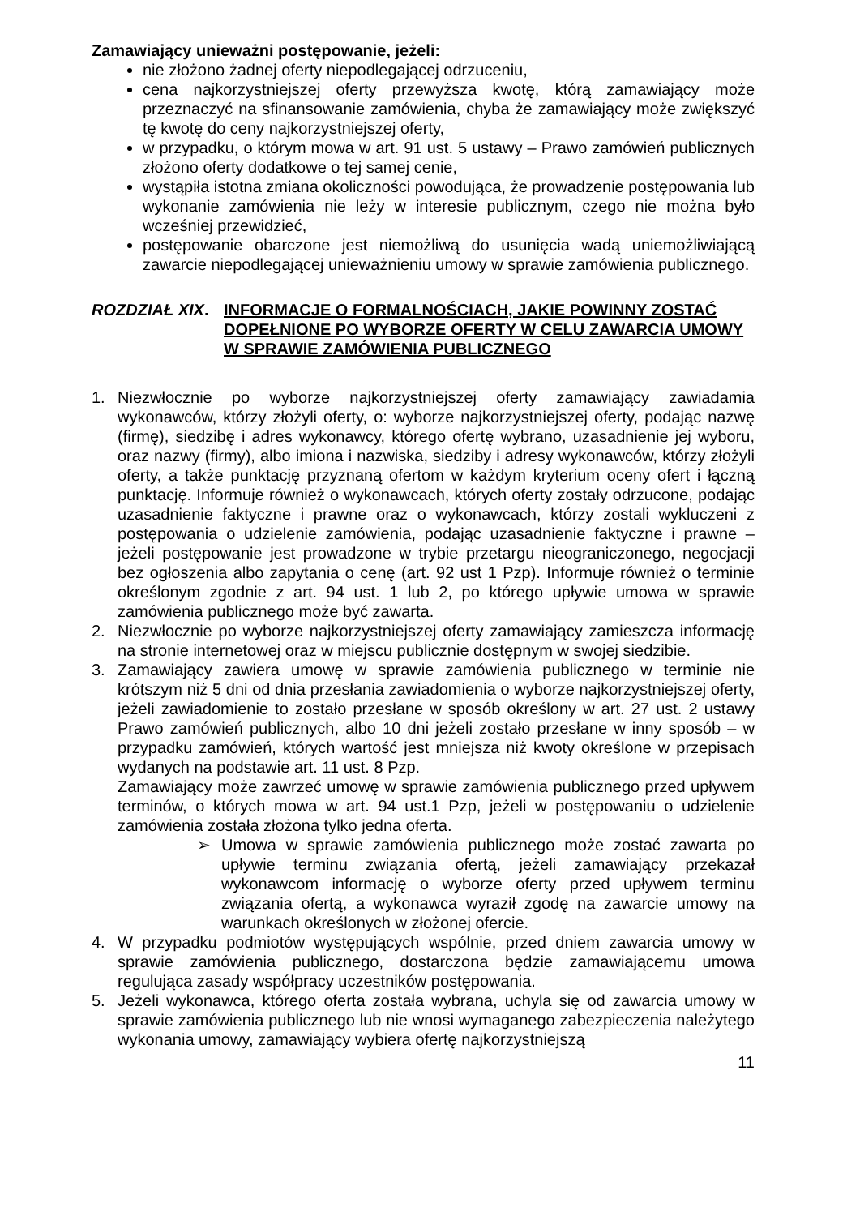Zamawiający unieważni postępowanie, jeżeli:
nie złożono żadnej oferty niepodlegającej odrzuceniu,
cena najkorzystniejszej oferty przewyższa kwotę, którą zamawiający może przeznaczyć na sfinansowanie zamówienia, chyba że zamawiający może zwiększyć tę kwotę do ceny najkorzystniejszej oferty,
w przypadku, o którym mowa w art. 91 ust. 5 ustawy – Prawo zamówień publicznych złożono oferty dodatkowe o tej samej cenie,
wystąpiła istotna zmiana okoliczności powodująca, że prowadzenie postępowania lub wykonanie zamówienia nie leży w interesie publicznym, czego nie można było wcześniej przewidzieć,
postępowanie obarczone jest niemożliwą do usunięcia wadą uniemożliwiającą zawarcie niepodlegającej unieważnieniu umowy w sprawie zamówienia publicznego.
ROZDZIAŁ XIX. INFORMACJE O FORMALNOŚCIACH, JAKIE POWINNY ZOSTAĆ DOPEŁNIONE PO WYBORZE OFERTY W CELU ZAWARCIA UMOWY W SPRAWIE ZAMÓWIENIA PUBLICZNEGO
1. Niezwłocznie po wyborze najkorzystniejszej oferty zamawiający zawiadamia wykonawców, którzy złożyli oferty, o: wyborze najkorzystniejszej oferty, podając nazwę (firmę), siedzibę i adres wykonawcy, którego ofertę wybrano, uzasadnienie jej wyboru, oraz nazwy (firmy), albo imiona i nazwiska, siedziby i adresy wykonawców, którzy złożyli oferty, a także punktację przyznaną ofertom w każdym kryterium oceny ofert i łączną punktację. Informuje również o wykonawcach, których oferty zostały odrzucone, podając uzasadnienie faktyczne i prawne oraz o wykonawcach, którzy zostali wykluczeni z postępowania o udzielenie zamówienia, podając uzasadnienie faktyczne i prawne – jeżeli postępowanie jest prowadzone w trybie przetargu nieograniczonego, negocjacji bez ogłoszenia albo zapytania o cenę (art. 92 ust 1 Pzp). Informuje również o terminie określonym zgodnie z art. 94 ust. 1 lub 2, po którego upływie umowa w sprawie zamówienia publicznego może być zawarta.
2. Niezwłocznie po wyborze najkorzystniejszej oferty zamawiający zamieszcza informację na stronie internetowej oraz w miejscu publicznie dostępnym w swojej siedzibie.
3. Zamawiający zawiera umowę w sprawie zamówienia publicznego w terminie nie krótszym niż 5 dni od dnia przesłania zawiadomienia o wyborze najkorzystniejszej oferty, jeżeli zawiadomienie to zostało przesłane w sposób określony w art. 27 ust. 2 ustawy Prawo zamówień publicznych, albo 10 dni jeżeli zostało przesłane w inny sposób – w przypadku zamówień, których wartość jest mniejsza niż kwoty określone w przepisach wydanych na podstawie art. 11 ust. 8 Pzp.
Zamawiający może zawrzeć umowę w sprawie zamówienia publicznego przed upływem terminów, o których mowa w art. 94 ust.1 Pzp, jeżeli w postępowaniu o udzielenie zamówienia została złożona tylko jedna oferta.
➢ Umowa w sprawie zamówienia publicznego może zostać zawarta po upływie terminu związania ofertą, jeżeli zamawiający przekazał wykonawcom informację o wyborze oferty przed upływem terminu związania ofertą, a wykonawca wyraził zgodę na zawarcie umowy na warunkach określonych w złożonej ofercie.
4. W przypadku podmiotów występujących wspólnie, przed dniem zawarcia umowy w sprawie zamówienia publicznego, dostarczona będzie zamawiającemu umowa regulująca zasady współpracy uczestników postępowania.
5. Jeżeli wykonawca, którego oferta została wybrana, uchyla się od zawarcia umowy w sprawie zamówienia publicznego lub nie wnosi wymaganego zabezpieczenia należytego wykonania umowy, zamawiający wybiera ofertę najkorzystniejszą
11